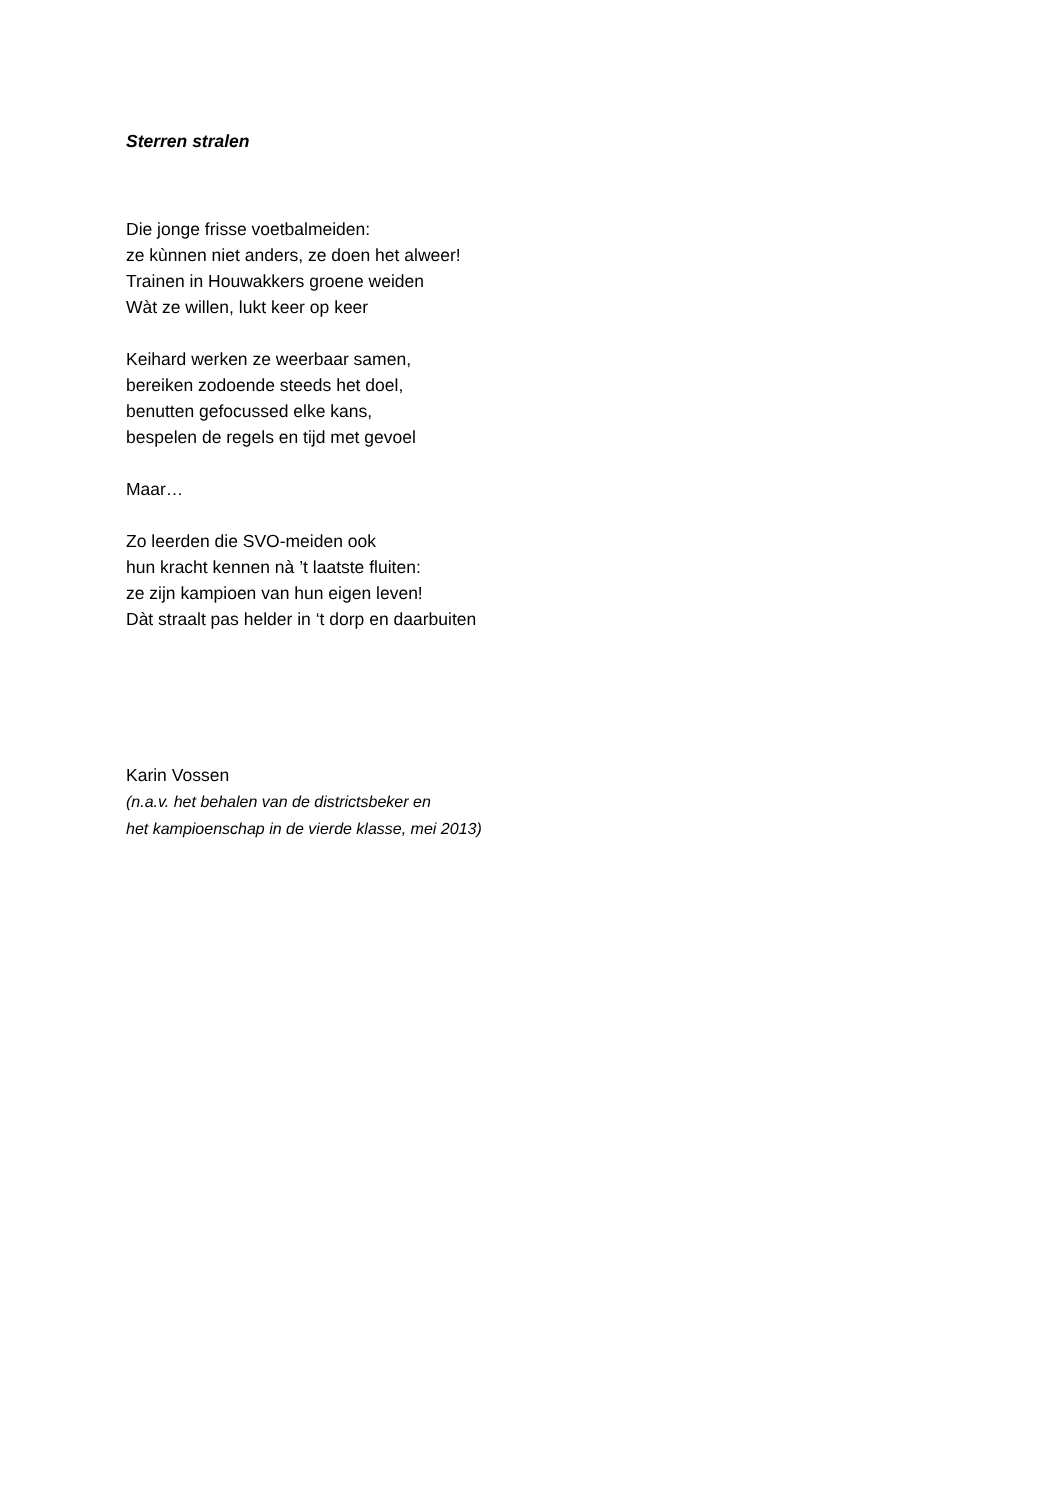Sterren stralen
Die jonge frisse voetbalmeiden:
ze kùnnen niet anders, ze doen het alweer!
Trainen in Houwakkers groene weiden
Wàt ze willen, lukt keer op keer
Keihard werken ze weerbaar samen,
bereiken zodoende steeds het doel,
benutten gefocussed elke kans,
bespelen de regels en tijd met gevoel
Maar…
Zo leerden die SVO-meiden ook
hun kracht kennen nà ’t laatste fluiten:
ze zijn kampioen van hun eigen leven!
Dàt straalt pas helder in ‘t dorp en daarbuiten
Karin Vossen
(n.a.v. het behalen van de districtsbeker en
het kampioenschap in de vierde klasse, mei 2013)